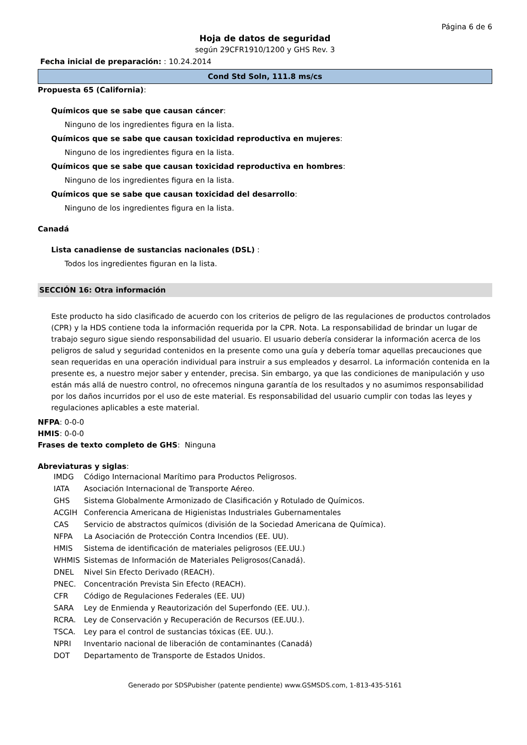Página 6 de 6
Hoja de datos de seguridad
según 29CFR1910/1200 y GHS Rev. 3
Fecha inicial de preparación: : 10.24.2014
Cond Std Soln, 111.8 ms/cs
Propuesta 65 (California):
Químicos que se sabe que causan cáncer:
Ninguno de los ingredientes figura en la lista.
Químicos que se sabe que causan toxicidad reproductiva en mujeres:
Ninguno de los ingredientes figura en la lista.
Químicos que se sabe que causan toxicidad reproductiva en hombres:
Ninguno de los ingredientes figura en la lista.
Químicos que se sabe que causan toxicidad del desarrollo:
Ninguno de los ingredientes figura en la lista.
Canadá
Lista canadiense de sustancias nacionales (DSL) :
Todos los ingredientes figuran en la lista.
SECCIÓN 16: Otra información
Este producto ha sido clasificado de acuerdo con los criterios de peligro de las regulaciones de productos controlados (CPR) y la HDS contiene toda la información requerida por la CPR. Nota. La responsabilidad de brindar un lugar de trabajo seguro sigue siendo responsabilidad del usuario. El usuario debería considerar la información acerca de los peligros de salud y seguridad contenidos en la presente como una guía y debería tomar aquellas precauciones que sean requeridas en una operación individual para instruir a sus empleados y desarrol. La información contenida en la presente es, a nuestro mejor saber y entender, precisa. Sin embargo, ya que las condiciones de manipulación y uso están más allá de nuestro control, no ofrecemos ninguna garantía de los resultados y no asumimos responsabilidad por los daños incurridos por el uso de este material. Es responsabilidad del usuario cumplir con todas las leyes y regulaciones aplicables a este material.
NFPA: 0-0-0
HMIS: 0-0-0
Frases de texto completo de GHS: Ninguna
Abreviaturas y siglas:
| IMDG | Código Internacional Marítimo para Productos Peligrosos. |
| IATA | Asociación Internacional de Transporte Aéreo. |
| GHS | Sistema Globalmente Armonizado de Clasificación y Rotulado de Químicos. |
| ACGIH | Conferencia Americana de Higienistas Industriales Gubernamentales |
| CAS | Servicio de abstractos químicos (división de la Sociedad Americana de Química). |
| NFPA | La Asociación de Protección Contra Incendios (EE. UU). |
| HMIS | Sistema de identificación de materiales peligrosos (EE.UU.) |
| WHMIS | Sistemas de Información de Materiales Peligrosos(Canadá). |
| DNEL | Nivel Sin Efecto Derivado (REACH). |
| PNEC. | Concentración Prevista Sin Efecto (REACH). |
| CFR | Código de Regulaciones Federales (EE. UU) |
| SARA | Ley de Enmienda y Reautorización del Superfondo (EE. UU.). |
| RCRA. | Ley de Conservación y Recuperación de Recursos (EE.UU.). |
| TSCA. | Ley para el control de sustancias tóxicas (EE. UU.). |
| NPRI | Inventario nacional de liberación de contaminantes (Canadá) |
| DOT | Departamento de Transporte de Estados Unidos. |
Generado por SDSPubisher (patente pendiente) www.GSMSDS.com, 1-813-435-5161